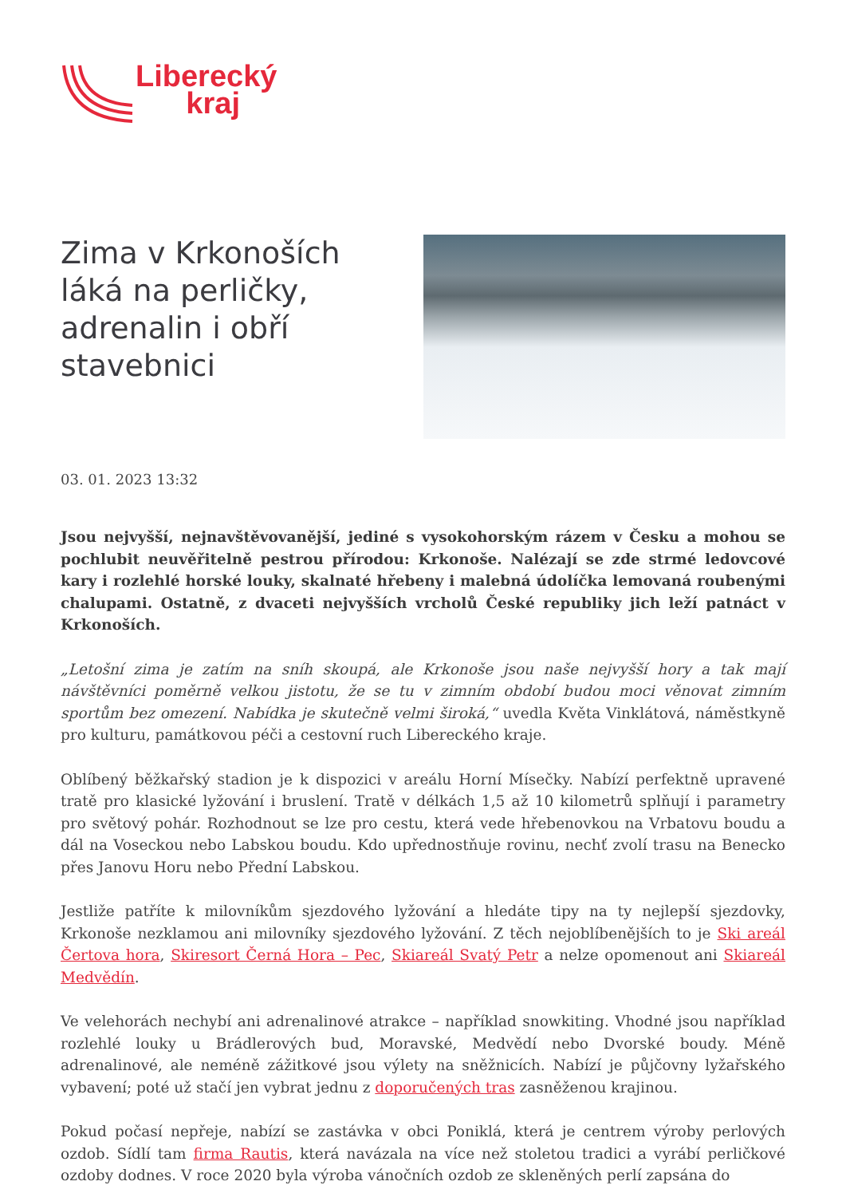Liberecký
kraj
Zima v Krkonoších láká na perličky, adrenalin i obří stavebnici
03. 01. 2023 13:32
Jsou nejvyšší, nejnavštěvovanější, jediné s vysokohorským rázem v Česku a mohou se pochlubit neuvěřitelně pestrou přírodou: Krkonoše. Nalézají se zde strmé ledovcové kary i rozlehlé horské louky, skalnaté hřebeny i malebná údolíčka lemovaná roubenými chalupami. Ostatně, z dvaceti nejvyšších vrcholů České republiky jich leží patnáct v Krkonoších.
„Letošní zima je zatím na sníh skoupá, ale Krkonoše jsou naše nejvyšší hory a tak mají návštěvníci poměrně velkou jistotu, že se tu v zimním období budou moci věnovat zimním sportům bez omezení. Nabídka je skutečně velmi široká,“ uvedla Květa Vinklátová, náměstkyně pro kulturu, památkovou péči a cestovní ruch Libereckého kraje.
Oblíbený běžkařský stadion je k dispozici v areálu Horní Mísečky. Nabízí perfektně upravené tratě pro klasické lyžování i bruslení. Tratě v délkách 1,5 až 10 kilometrů splňují i parametry pro světový pohár. Rozhodnout se lze pro cestu, která vede hřebenovkou na Vrbatovu boudu a dál na Voseckou nebo Labskou boudu. Kdo upřednostňuje rovinu, nechť zvolí trasu na Benecko přes Janovu Horu nebo Přední Labskou.
Jestliže patříte k milovníkům sjezdového lyžování a hledáte tipy na ty nejlepší sjezdovky, Krkonoše nezklamou ani milovníky sjezdového lyžování. Z těch nejoblíbenějších to je Ski areál Čertova hora, Skiresort Černá Hora – Pec, Skiareál Svatý Petr a nelze opomenout ani Skiareál Medvědín.
Ve velehorách nechybí ani adrenalinové atrakce – například snowkiting. Vhodné jsou například rozlehlé louky u Brádlerových bud, Moravské, Medvědí nebo Dvorské boudy. Méně adrenalinové, ale neméně zážitkové jsou výlety na sněžnicích. Nabízí je půjčovny lyžařského vybavení; poté už stačí jen vybrat jednu z doporučených tras zasněženou krajinou.
Pokud počasí nepřeje, nabízí se zastávka v obci Poniklá, která je centrem výroby perlových ozdob. Sídlí tam firma Rautis, která navázala na více než stoletou tradici a vyrábí perličkové ozdoby dodnes. V roce 2020 byla výroba vánočních ozdob ze skleněných perlí zapsána do